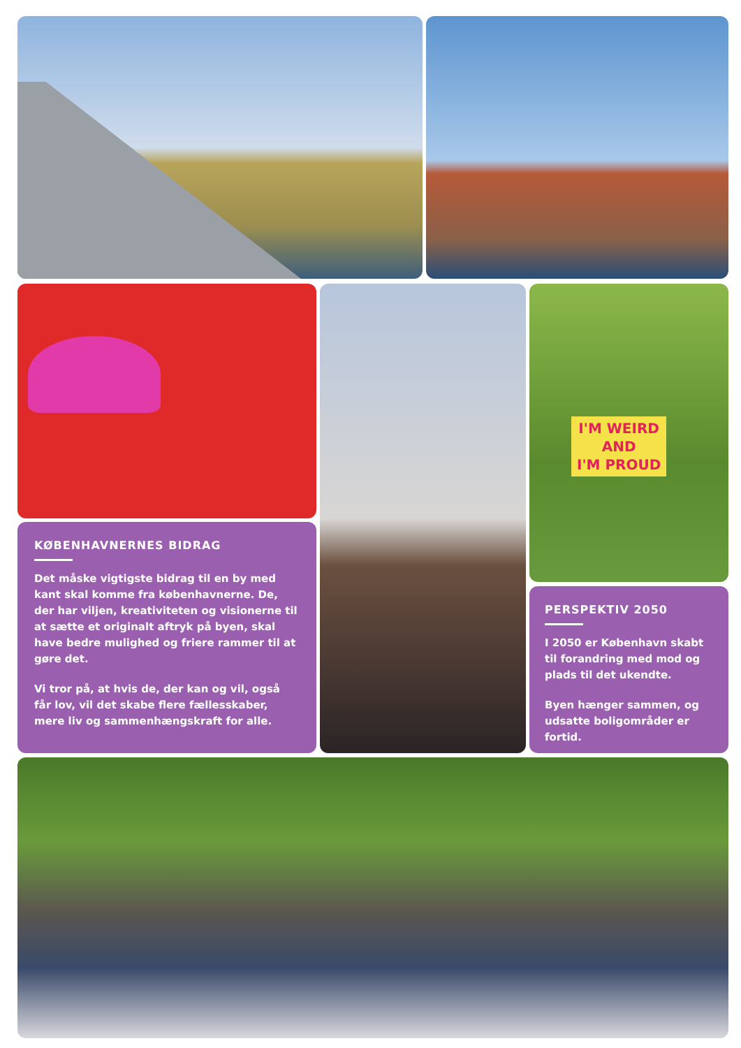I'M WEIRD
AND
I'M PROUD
KØBENHAVNERNES BIDRAG
Det måske vigtigste bidrag til en by med kant skal komme fra københavnerne. De, der har viljen, kreativiteten og visionerne til at sætte et originalt aftryk på byen, skal have bedre mulighed og friere rammer til at gøre det.
Vi tror på, at hvis de, der kan og vil, også får lov, vil det skabe flere fællesskaber, mere liv og sammenhængskraft for alle.
PERSPEKTIV 2050
I 2050 er København skabt til forandring med mod og plads til det ukendte.
Byen hænger sammen, og udsatte boligområder er fortid.